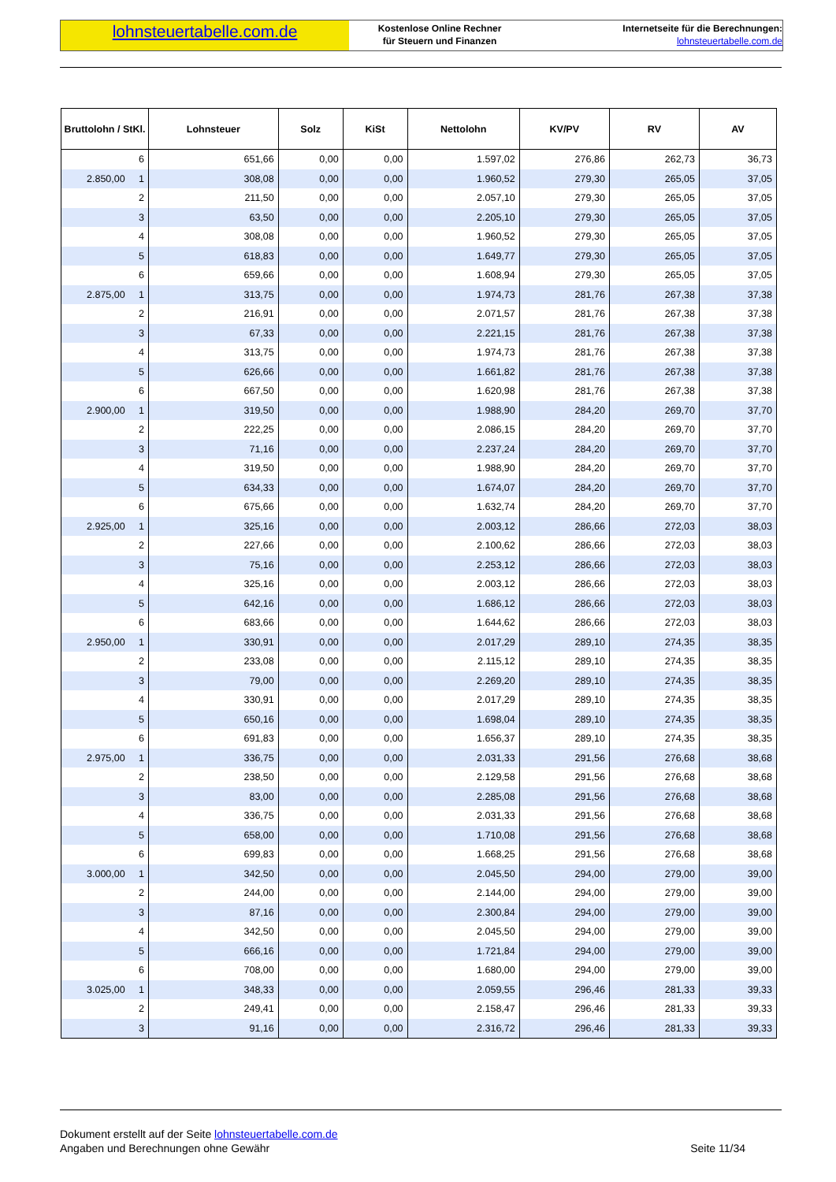lohnsteuertabelle.com.de
Kostenlose Online Rechner
für Steuern und Finanzen
Internetseite für die Berechnungen:
lohnsteuertabelle.com.de
| Bruttolohn / StKl. | Lohnsteuer | Solz | KiSt | Nettolohn | KV/PV | RV | AV |
| --- | --- | --- | --- | --- | --- | --- | --- |
| 6 | 651,66 | 0,00 | 0,00 | 1.597,02 | 276,86 | 262,73 | 36,73 |
| 2.850,00 1 | 308,08 | 0,00 | 0,00 | 1.960,52 | 279,30 | 265,05 | 37,05 |
| 2 | 211,50 | 0,00 | 0,00 | 2.057,10 | 279,30 | 265,05 | 37,05 |
| 3 | 63,50 | 0,00 | 0,00 | 2.205,10 | 279,30 | 265,05 | 37,05 |
| 4 | 308,08 | 0,00 | 0,00 | 1.960,52 | 279,30 | 265,05 | 37,05 |
| 5 | 618,83 | 0,00 | 0,00 | 1.649,77 | 279,30 | 265,05 | 37,05 |
| 6 | 659,66 | 0,00 | 0,00 | 1.608,94 | 279,30 | 265,05 | 37,05 |
| 2.875,00 1 | 313,75 | 0,00 | 0,00 | 1.974,73 | 281,76 | 267,38 | 37,38 |
| 2 | 216,91 | 0,00 | 0,00 | 2.071,57 | 281,76 | 267,38 | 37,38 |
| 3 | 67,33 | 0,00 | 0,00 | 2.221,15 | 281,76 | 267,38 | 37,38 |
| 4 | 313,75 | 0,00 | 0,00 | 1.974,73 | 281,76 | 267,38 | 37,38 |
| 5 | 626,66 | 0,00 | 0,00 | 1.661,82 | 281,76 | 267,38 | 37,38 |
| 6 | 667,50 | 0,00 | 0,00 | 1.620,98 | 281,76 | 267,38 | 37,38 |
| 2.900,00 1 | 319,50 | 0,00 | 0,00 | 1.988,90 | 284,20 | 269,70 | 37,70 |
| 2 | 222,25 | 0,00 | 0,00 | 2.086,15 | 284,20 | 269,70 | 37,70 |
| 3 | 71,16 | 0,00 | 0,00 | 2.237,24 | 284,20 | 269,70 | 37,70 |
| 4 | 319,50 | 0,00 | 0,00 | 1.988,90 | 284,20 | 269,70 | 37,70 |
| 5 | 634,33 | 0,00 | 0,00 | 1.674,07 | 284,20 | 269,70 | 37,70 |
| 6 | 675,66 | 0,00 | 0,00 | 1.632,74 | 284,20 | 269,70 | 37,70 |
| 2.925,00 1 | 325,16 | 0,00 | 0,00 | 2.003,12 | 286,66 | 272,03 | 38,03 |
| 2 | 227,66 | 0,00 | 0,00 | 2.100,62 | 286,66 | 272,03 | 38,03 |
| 3 | 75,16 | 0,00 | 0,00 | 2.253,12 | 286,66 | 272,03 | 38,03 |
| 4 | 325,16 | 0,00 | 0,00 | 2.003,12 | 286,66 | 272,03 | 38,03 |
| 5 | 642,16 | 0,00 | 0,00 | 1.686,12 | 286,66 | 272,03 | 38,03 |
| 6 | 683,66 | 0,00 | 0,00 | 1.644,62 | 286,66 | 272,03 | 38,03 |
| 2.950,00 1 | 330,91 | 0,00 | 0,00 | 2.017,29 | 289,10 | 274,35 | 38,35 |
| 2 | 233,08 | 0,00 | 0,00 | 2.115,12 | 289,10 | 274,35 | 38,35 |
| 3 | 79,00 | 0,00 | 0,00 | 2.269,20 | 289,10 | 274,35 | 38,35 |
| 4 | 330,91 | 0,00 | 0,00 | 2.017,29 | 289,10 | 274,35 | 38,35 |
| 5 | 650,16 | 0,00 | 0,00 | 1.698,04 | 289,10 | 274,35 | 38,35 |
| 6 | 691,83 | 0,00 | 0,00 | 1.656,37 | 289,10 | 274,35 | 38,35 |
| 2.975,00 1 | 336,75 | 0,00 | 0,00 | 2.031,33 | 291,56 | 276,68 | 38,68 |
| 2 | 238,50 | 0,00 | 0,00 | 2.129,58 | 291,56 | 276,68 | 38,68 |
| 3 | 83,00 | 0,00 | 0,00 | 2.285,08 | 291,56 | 276,68 | 38,68 |
| 4 | 336,75 | 0,00 | 0,00 | 2.031,33 | 291,56 | 276,68 | 38,68 |
| 5 | 658,00 | 0,00 | 0,00 | 1.710,08 | 291,56 | 276,68 | 38,68 |
| 6 | 699,83 | 0,00 | 0,00 | 1.668,25 | 291,56 | 276,68 | 38,68 |
| 3.000,00 1 | 342,50 | 0,00 | 0,00 | 2.045,50 | 294,00 | 279,00 | 39,00 |
| 2 | 244,00 | 0,00 | 0,00 | 2.144,00 | 294,00 | 279,00 | 39,00 |
| 3 | 87,16 | 0,00 | 0,00 | 2.300,84 | 294,00 | 279,00 | 39,00 |
| 4 | 342,50 | 0,00 | 0,00 | 2.045,50 | 294,00 | 279,00 | 39,00 |
| 5 | 666,16 | 0,00 | 0,00 | 1.721,84 | 294,00 | 279,00 | 39,00 |
| 6 | 708,00 | 0,00 | 0,00 | 1.680,00 | 294,00 | 279,00 | 39,00 |
| 3.025,00 1 | 348,33 | 0,00 | 0,00 | 2.059,55 | 296,46 | 281,33 | 39,33 |
| 2 | 249,41 | 0,00 | 0,00 | 2.158,47 | 296,46 | 281,33 | 39,33 |
| 3 | 91,16 | 0,00 | 0,00 | 2.316,72 | 296,46 | 281,33 | 39,33 |
Dokument erstellt auf der Seite lohnsteuertabelle.com.de
Angaben und Berechnungen ohne Gewähr
Seite 11/34